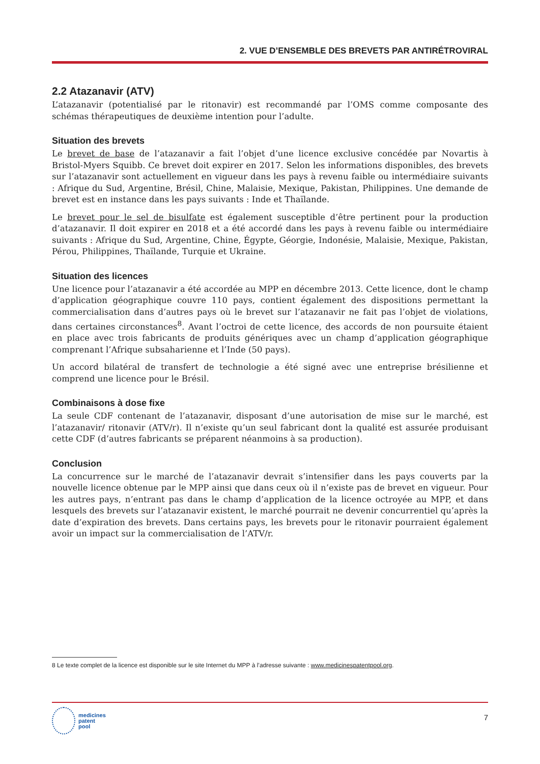2. VUE D’ENSEMBLE DES BREVETS PAR ANTIRÉTROVIRAL
2.2 Atazanavir (ATV)
L’atazanavir (potentialisé par le ritonavir) est recommandé par l’OMS comme composante des schémas thérapeutiques de deuxième intention pour l’adulte.
Situation des brevets
Le brevet de base de l’atazanavir a fait l’objet d’une licence exclusive concédée par Novartis à Bristol-Myers Squibb. Ce brevet doit expirer en 2017. Selon les informations disponibles, des brevets sur l’atazanavir sont actuellement en vigueur dans les pays à revenu faible ou intermédiaire suivants : Afrique du Sud, Argentine, Brésil, Chine, Malaisie, Mexique, Pakistan, Philippines. Une demande de brevet est en instance dans les pays suivants : Inde et Thaïlande.
Le brevet pour le sel de bisulfate est également susceptible d’être pertinent pour la production d’atazanavir. Il doit expirer en 2018 et a été accordé dans les pays à revenu faible ou intermédiaire suivants : Afrique du Sud, Argentine, Chine, Égypte, Géorgie, Indonésie, Malaisie, Mexique, Pakistan, Pérou, Philippines, Thaïlande, Turquie et Ukraine.
Situation des licences
Une licence pour l’atazanavir a été accordée au MPP en décembre 2013. Cette licence, dont le champ d’application géographique couvre 110 pays, contient également des dispositions permettant la commercialisation dans d’autres pays où le brevet sur l’atazanavir ne fait pas l’objet de violations, dans certaines circonstances<sup>8</sup>. Avant l’octroi de cette licence, des accords de non poursuite étaient en place avec trois fabricants de produits génériques avec un champ d’application géographique comprenant l’Afrique subsaharienne et l’Inde (50 pays).
Un accord bilatéral de transfert de technologie a été signé avec une entreprise brésilienne et comprend une licence pour le Brésil.
Combinaisons à dose fixe
La seule CDF contenant de l’atazanavir, disposant d’une autorisation de mise sur le marché, est l’atazanavir/ ritonavir (ATV/r). Il n’existe qu’un seul fabricant dont la qualité est assurée produisant cette CDF (d’autres fabricants se préparent néanmoins à sa production).
Conclusion
La concurrence sur le marché de l’atazanavir devrait s’intensifier dans les pays couverts par la nouvelle licence obtenue par le MPP ainsi que dans ceux où il n’existe pas de brevet en vigueur. Pour les autres pays, n’entrant pas dans le champ d’application de la licence octroyée au MPP, et dans lesquels des brevets sur l’atazanavir existent, le marché pourrait ne devenir concurrentiel qu’après la date d’expiration des brevets. Dans certains pays, les brevets pour le ritonavir pourraient également avoir un impact sur la commercialisation de l’ATV/r.
8 Le texte complet de la licence est disponible sur le site Internet du MPP à l’adresse suivante : www.medicinespatentpool.org.
medicines
patent
pool
7